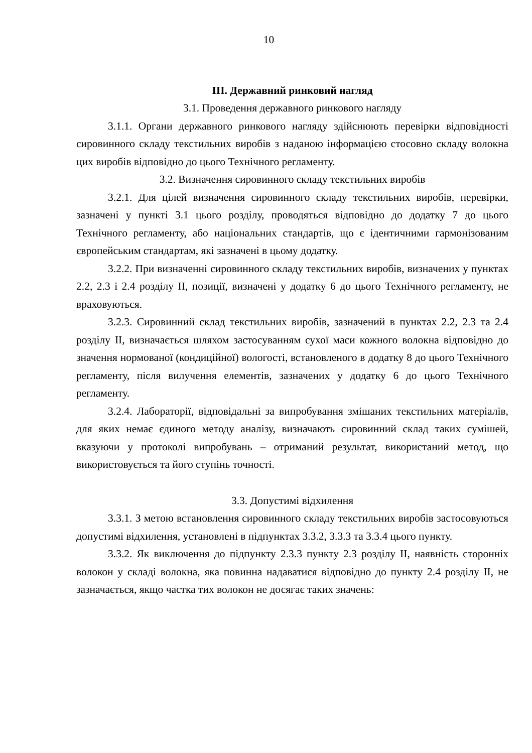10
ІІІ. Державний ринковий нагляд
3.1. Проведення державного ринкового нагляду
3.1.1. Органи державного ринкового нагляду здійснюють перевірки відповідності сировинного складу текстильних виробів з наданою інформацією стосовно складу волокна цих виробів відповідно до цього Технічного регламенту.
3.2. Визначення сировинного складу текстильних виробів
3.2.1. Для цілей визначення сировинного складу текстильних виробів, перевірки, зазначені у пункті 3.1 цього розділу, проводяться відповідно до додатку 7 до цього Технічного регламенту, або національних стандартів, що є ідентичними гармонізованим європейським стандартам, які зазначені в цьому додатку.
3.2.2. При визначенні сировинного складу текстильних виробів, визначених у пунктах 2.2, 2.3 і 2.4 розділу ІІ, позиції, визначені у додатку 6 до цього Технічного регламенту, не враховуються.
3.2.3. Сировинний склад текстильних виробів, зазначений в пунктах 2.2, 2.3 та 2.4 розділу ІІ, визначається шляхом застосуванням сухої маси кожного волокна відповідно до значення нормованої (кондиційної) вологості, встановленого в додатку 8 до цього Технічного регламенту, після вилучення елементів, зазначених у додатку 6 до цього Технічного регламенту.
3.2.4. Лабораторії, відповідальні за випробування змішаних текстильних матеріалів, для яких немає єдиного методу аналізу, визначають сировинний склад таких сумішей, вказуючи у протоколі випробувань – отриманий результат, використаний метод, що використовується та його ступінь точності.
3.3. Допустимі відхилення
3.3.1. З метою встановлення сировинного складу текстильних виробів застосовуються допустимі відхилення, установлені в підпунктах 3.3.2, 3.3.3 та 3.3.4 цього пункту.
3.3.2. Як виключення до підпункту 2.3.3 пункту 2.3 розділу ІІ, наявність сторонніх волокон у складі волокна, яка повинна надаватися відповідно до пункту 2.4 розділу ІІ, не зазначається, якщо частка тих волокон не досягає таких значень: